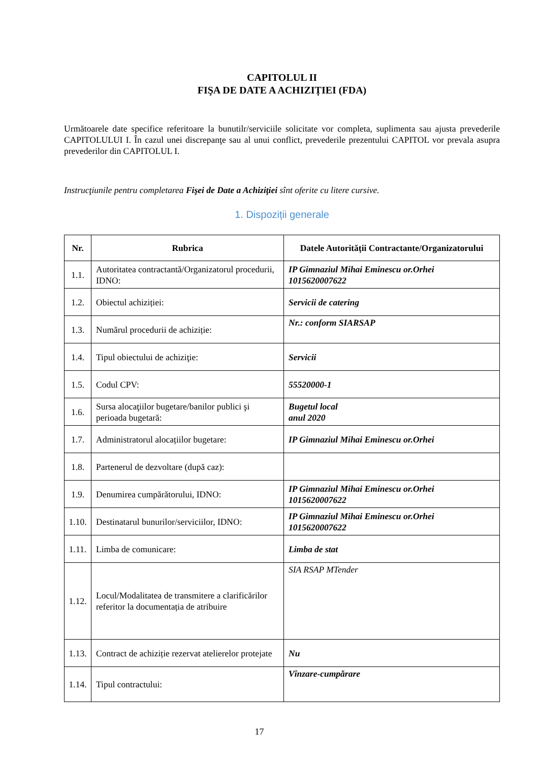CAPITOLUL II
FIŞA DE DATE A ACHIZIȚIEI (FDA)
Următoarele date specifice referitoare la bunutilr/serviciile solicitate vor completa, suplimenta sau ajusta prevederile CAPITOLULUI I. În cazul unei discrepanţe sau al unui conflict, prevederile prezentului CAPITOL vor prevala asupra prevederilor din CAPITOLUL I.
Instrucţiunile pentru completarea Fişei de Date a Achiziţiei sînt oferite cu litere cursive.
1. Dispoziții generale
| Nr. | Rubrica | Datele Autorității Contractante/Organizatorului |
| --- | --- | --- |
| 1.1. | Autoritatea contractantă/Organizatorul procedurii, IDNO: | IP Gimnaziul Mihai Eminescu or.Orhei 1015620007622 |
| 1.2. | Obiectul achiziției: | Servicii de catering |
| 1.3. | Numărul procedurii de achiziție: | Nr.: conform SIARSAP |
| 1.4. | Tipul obiectului de achiziţie: | Servicii |
| 1.5. | Codul CPV: | 55520000-1 |
| 1.6. | Sursa alocaţiilor bugetare/banilor publici şi perioada bugetară: | Bugetul local anul 2020 |
| 1.7. | Administratorul alocațiilor bugetare: | IP Gimnaziul Mihai Eminescu or.Orhei |
| 1.8. | Partenerul de dezvoltare (după caz): | |
| 1.9. | Denumirea cumpărătorului, IDNO: | IP Gimnaziul Mihai Eminescu or.Orhei 1015620007622 |
| 1.10. | Destinatarul bunurilor/serviciilor, IDNO: | IP Gimnaziul Mihai Eminescu or.Orhei 1015620007622 |
| 1.11. | Limba de comunicare: | Limba de stat |
| 1.12. | Locul/Modalitatea de transmitere a clarificărilor referitor la documentația de atribuire | SIA RSAP MTender |
| 1.13. | Contract de achiziție rezervat atelierelor protejate | Nu |
| 1.14. | Tipul contractului: | Vînzare-cumpărare |
17